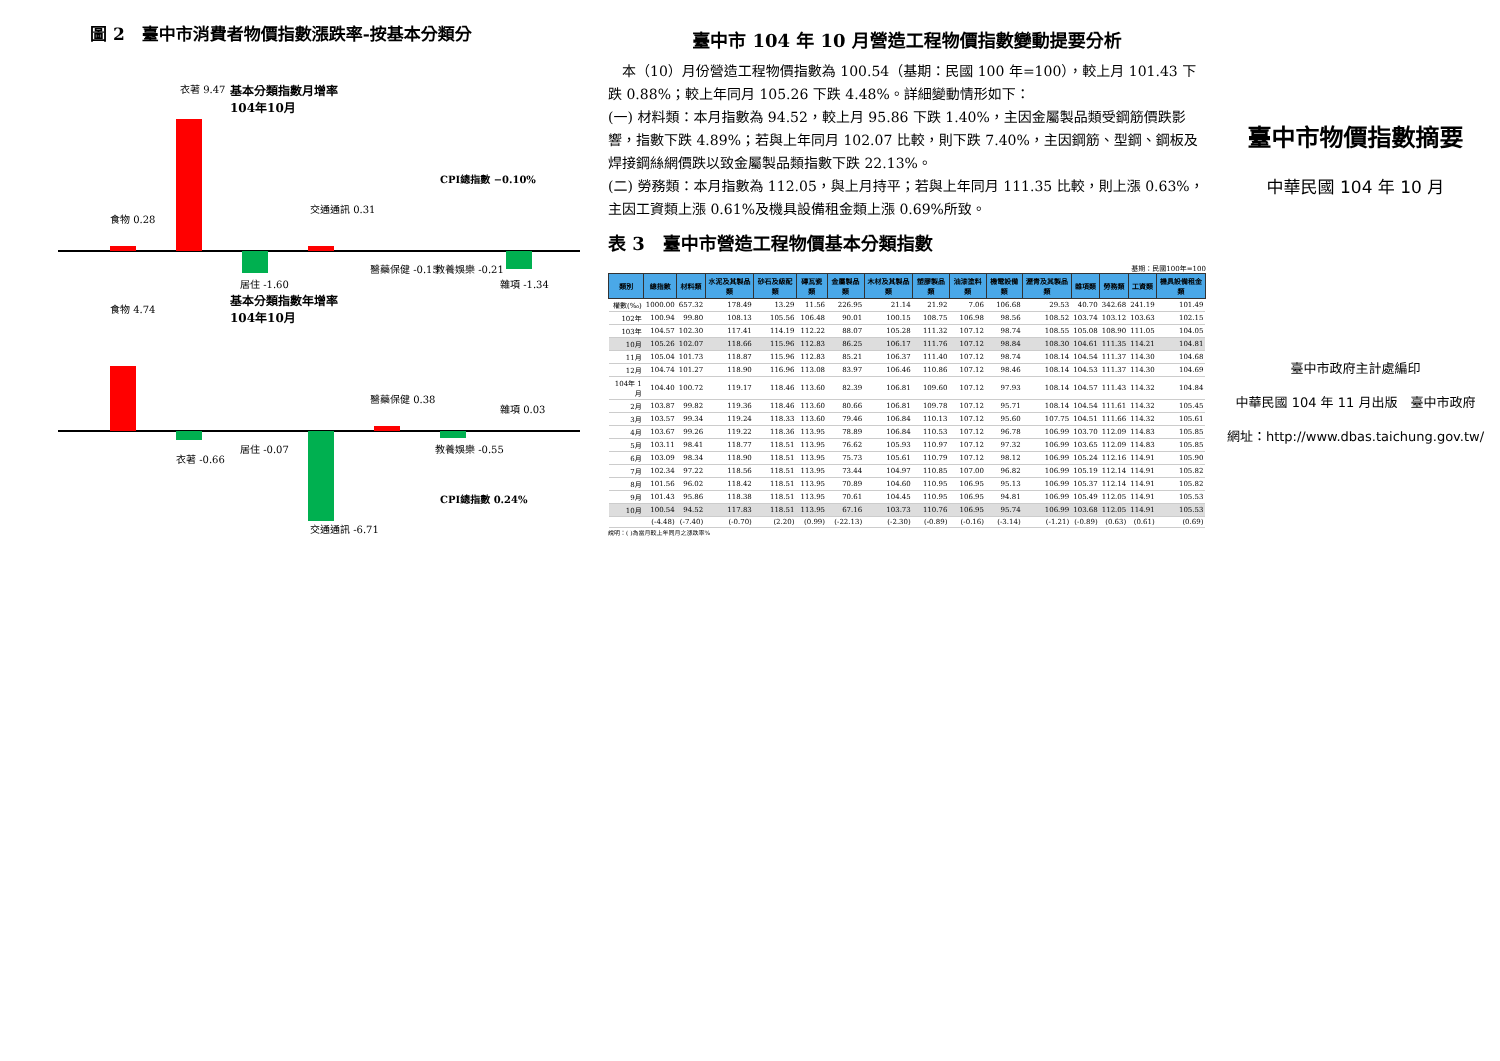圖 2　臺中市消費者物價指數漲跌率-按基本分類分
基本分類指數月增率
104年10月
衣著 9.47
食物 0.28
交通通訊 0.31
居住 -1.60
醫藥保健 -0.15 教養娛樂 -0.21
雜項 -1.34
CPI總指數 −0.10%
基本分類指數年增率
104年10月
食物 4.74
衣著 -0.66
居住 -0.07
交通通訊 -6.71
醫藥保健 0.38
教養娛樂 -0.55
雜項 0.03
CPI總指數 0.24%
臺中市 104 年 10 月營造工程物價指數變動提要分析
　本（10）月份營造工程物價指數為 100.54（基期：民國 100 年=100），較上月 101.43 下跌 0.88%；較上年同月 105.26 下跌 4.48%。詳細變動情形如下：
(一) 材料類：本月指數為 94.52，較上月 95.86 下跌 1.40%，主因金屬製品類受鋼筋價跌影響，指數下跌 4.89%；若與上年同月 102.07 比較，則下跌 7.40%，主因鋼筋、型鋼、鋼板及焊接鋼絲網價跌以致金屬製品類指數下跌 22.13%。
(二) 勞務類：本月指數為 112.05，與上月持平；若與上年同月 111.35 比較，則上漲 0.63%，主因工資類上漲 0.61%及機具設備租金類上漲 0.69%所致。
表 3　臺中市營造工程物價基本分類指數
基期：民國100年=100
| 類別 | 總指數 | 材料類 | 水泥及其製品類 | 砂石及級配類 | 磚瓦瓷類 | 金屬製品類 | 木材及其製品類 | 塑膠製品類 | 油漆塗料類 | 機電設備類 | 瀝青及其製品類 | 雜項類 | 勞務類 | 工資類 | 機具設備租金類 |
| --- | --- | --- | --- | --- | --- | --- | --- | --- | --- | --- | --- | --- | --- | --- | --- |
| 權數(‰) | 1000.00 | 657.32 | 178.49 | 13.29 | 11.56 | 226.95 | 21.14 | 21.92 | 7.06 | 106.68 | 29.53 | 40.70 | 342.68 | 241.19 | 101.49 |
| 102年 | 100.94 | 99.80 | 108.13 | 105.56 | 106.48 | 90.01 | 100.15 | 108.75 | 106.98 | 98.56 | 108.52 | 103.74 | 103.12 | 103.63 | 102.15 |
| 103年 | 104.57 | 102.30 | 117.41 | 114.19 | 112.22 | 88.07 | 105.28 | 111.32 | 107.12 | 98.74 | 108.55 | 105.08 | 108.90 | 111.05 | 104.05 |
| 10月 | 105.26 | 102.07 | 118.66 | 115.96 | 112.83 | 86.25 | 106.17 | 111.76 | 107.12 | 98.84 | 108.30 | 104.61 | 111.35 | 114.21 | 104.81 |
| 11月 | 105.04 | 101.73 | 118.87 | 115.96 | 112.83 | 85.21 | 106.37 | 111.40 | 107.12 | 98.74 | 108.14 | 104.54 | 111.37 | 114.30 | 104.68 |
| 12月 | 104.74 | 101.27 | 118.90 | 116.96 | 113.08 | 83.97 | 106.46 | 110.86 | 107.12 | 98.46 | 108.14 | 104.53 | 111.37 | 114.30 | 104.69 |
| 104年 1月 | 104.40 | 100.72 | 119.17 | 118.46 | 113.60 | 82.39 | 106.81 | 109.60 | 107.12 | 97.93 | 108.14 | 104.57 | 111.43 | 114.32 | 104.84 |
| 2月 | 103.87 | 99.82 | 119.36 | 118.46 | 113.60 | 80.66 | 106.81 | 109.78 | 107.12 | 95.71 | 108.14 | 104.54 | 111.61 | 114.32 | 105.45 |
| 3月 | 103.57 | 99.34 | 119.24 | 118.33 | 113.60 | 79.46 | 106.84 | 110.13 | 107.12 | 95.60 | 107.75 | 104.51 | 111.66 | 114.32 | 105.61 |
| 4月 | 103.67 | 99.26 | 119.22 | 118.36 | 113.95 | 78.89 | 106.84 | 110.53 | 107.12 | 96.78 | 106.99 | 103.70 | 112.09 | 114.83 | 105.85 |
| 5月 | 103.11 | 98.41 | 118.77 | 118.51 | 113.95 | 76.62 | 105.93 | 110.97 | 107.12 | 97.32 | 106.99 | 103.65 | 112.09 | 114.83 | 105.85 |
| 6月 | 103.09 | 98.34 | 118.90 | 118.51 | 113.95 | 75.73 | 105.61 | 110.79 | 107.12 | 98.12 | 106.99 | 105.24 | 112.16 | 114.91 | 105.90 |
| 7月 | 102.34 | 97.22 | 118.56 | 118.51 | 113.95 | 73.44 | 104.97 | 110.85 | 107.00 | 96.82 | 106.99 | 105.19 | 112.14 | 114.91 | 105.82 |
| 8月 | 101.56 | 96.02 | 118.42 | 118.51 | 113.95 | 70.89 | 104.60 | 110.95 | 106.95 | 95.13 | 106.99 | 105.37 | 112.14 | 114.91 | 105.82 |
| 9月 | 101.43 | 95.86 | 118.38 | 118.51 | 113.95 | 70.61 | 104.45 | 110.95 | 106.95 | 94.81 | 106.99 | 105.49 | 112.05 | 114.91 | 105.53 |
| 10月 | 100.54 | 94.52 | 117.83 | 118.51 | 113.95 | 67.16 | 103.73 | 110.76 | 106.95 | 95.74 | 106.99 | 103.68 | 112.05 | 114.91 | 105.53 |
| | (-4.48) | (-7.40) | (-0.70) | (2.20) | (0.99) | (-22.13) | (-2.30) | (-0.89) | (-0.16) | (-3.14) | (-1.21) | (-0.89) | (0.63) | (0.61) | (0.69) |
說明：( )為當月較上年同月之漲跌率%
臺中市物價指數摘要
中華民國 104 年 10 月
臺中市政府主計處編印
中華民國 104 年 11 月出版　臺中市政府
網址：http://www.dbas.taichung.gov.tw/